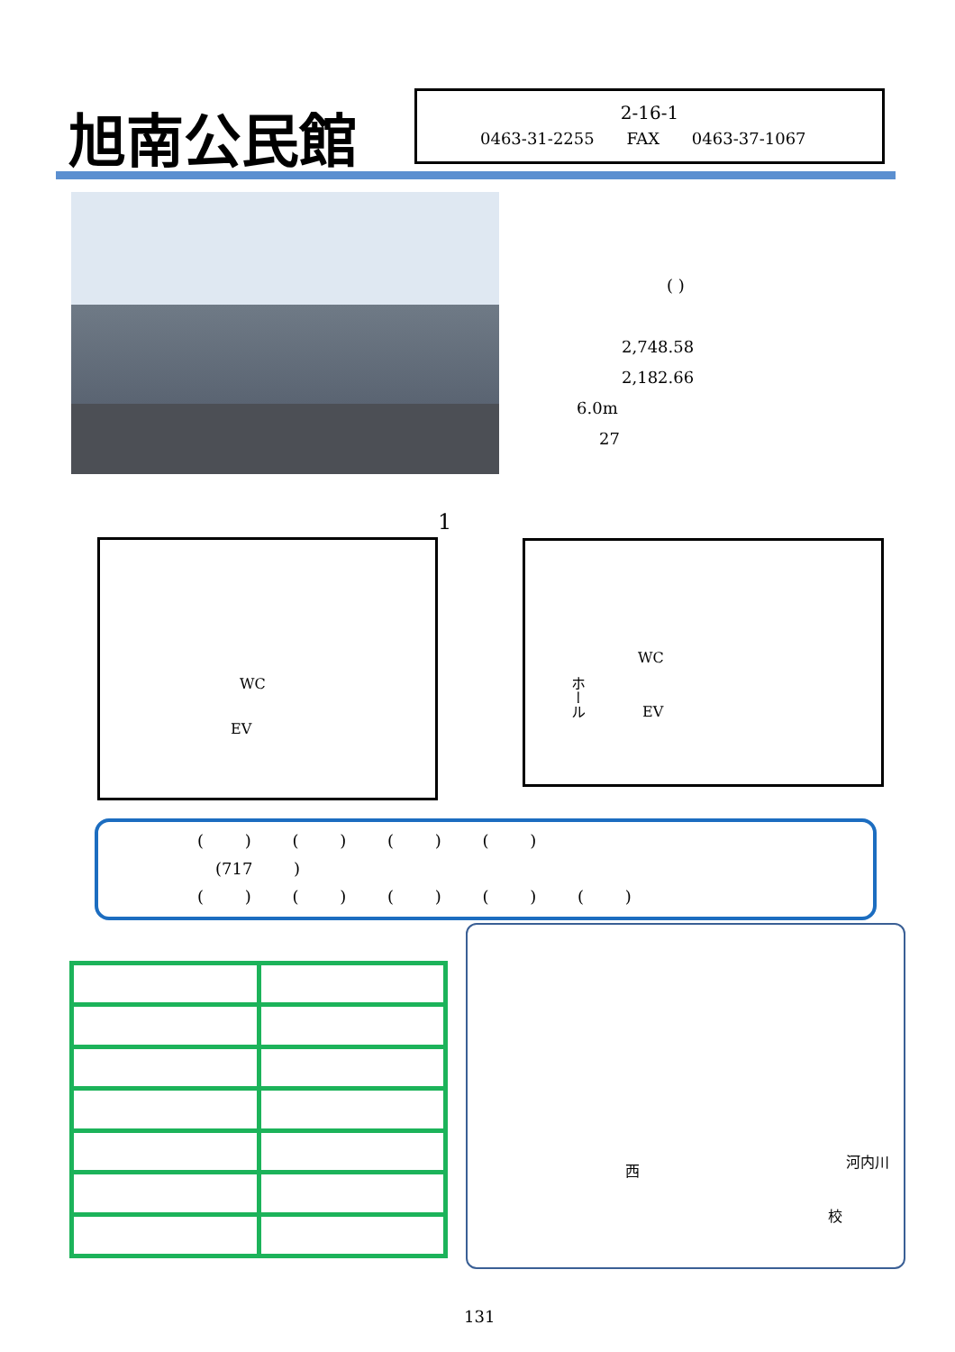旭南公民館
2-16-1
0463-31-2255 FAX 0463-37-1067
( )
2,748.58
2,182.66
6.0m
27
1
WC
EV
WC
ホール
EV
( ) ( ) ( ) ( )
(717 )
( ) ( ) ( ) ( ) ( )
西
校
河内川
131